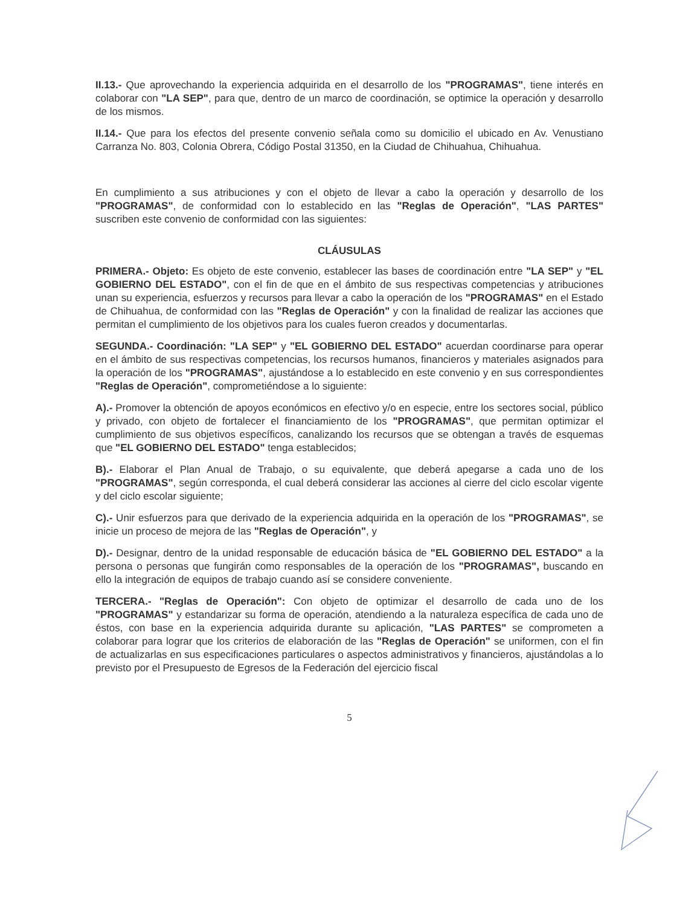II.13.- Que aprovechando la experiencia adquirida en el desarrollo de los "PROGRAMAS", tiene interés en colaborar con "LA SEP", para que, dentro de un marco de coordinación, se optimice la operación y desarrollo de los mismos.
II.14.- Que para los efectos del presente convenio señala como su domicilio el ubicado en Av. Venustiano Carranza No. 803, Colonia Obrera, Código Postal 31350, en la Ciudad de Chihuahua, Chihuahua.
En cumplimiento a sus atribuciones y con el objeto de llevar a cabo la operación y desarrollo de los "PROGRAMAS", de conformidad con lo establecido en las "Reglas de Operación", "LAS PARTES" suscriben este convenio de conformidad con las siguientes:
CLÁUSULAS
PRIMERA.- Objeto: Es objeto de este convenio, establecer las bases de coordinación entre "LA SEP" y "EL GOBIERNO DEL ESTADO", con el fin de que en el ámbito de sus respectivas competencias y atribuciones unan su experiencia, esfuerzos y recursos para llevar a cabo la operación de los "PROGRAMAS" en el Estado de Chihuahua, de conformidad con las "Reglas de Operación" y con la finalidad de realizar las acciones que permitan el cumplimiento de los objetivos para los cuales fueron creados y documentarlas.
SEGUNDA.- Coordinación: "LA SEP" y "EL GOBIERNO DEL ESTADO" acuerdan coordinarse para operar en el ámbito de sus respectivas competencias, los recursos humanos, financieros y materiales asignados para la operación de los "PROGRAMAS", ajustándose a lo establecido en este convenio y en sus correspondientes "Reglas de Operación", comprometiéndose a lo siguiente:
A).- Promover la obtención de apoyos económicos en efectivo y/o en especie, entre los sectores social, público y privado, con objeto de fortalecer el financiamiento de los "PROGRAMAS", que permitan optimizar el cumplimiento de sus objetivos específicos, canalizando los recursos que se obtengan a través de esquemas que "EL GOBIERNO DEL ESTADO" tenga establecidos;
B).- Elaborar el Plan Anual de Trabajo, o su equivalente, que deberá apegarse a cada uno de los "PROGRAMAS", según corresponda, el cual deberá considerar las acciones al cierre del ciclo escolar vigente y del ciclo escolar siguiente;
C).- Unir esfuerzos para que derivado de la experiencia adquirida en la operación de los "PROGRAMAS", se inicie un proceso de mejora de las "Reglas de Operación", y
D).- Designar, dentro de la unidad responsable de educación básica de "EL GOBIERNO DEL ESTADO" a la persona o personas que fungirán como responsables de la operación de los "PROGRAMAS", buscando en ello la integración de equipos de trabajo cuando así se considere conveniente.
TERCERA.- "Reglas de Operación": Con objeto de optimizar el desarrollo de cada uno de los "PROGRAMAS" y estandarizar su forma de operación, atendiendo a la naturaleza específica de cada uno de éstos, con base en la experiencia adquirida durante su aplicación, "LAS PARTES" se comprometen a colaborar para lograr que los criterios de elaboración de las "Reglas de Operación" se uniformen, con el fin de actualizarlas en sus especificaciones particulares o aspectos administrativos y financieros, ajustándolas a lo previsto por el Presupuesto de Egresos de la Federación del ejercicio fiscal
5